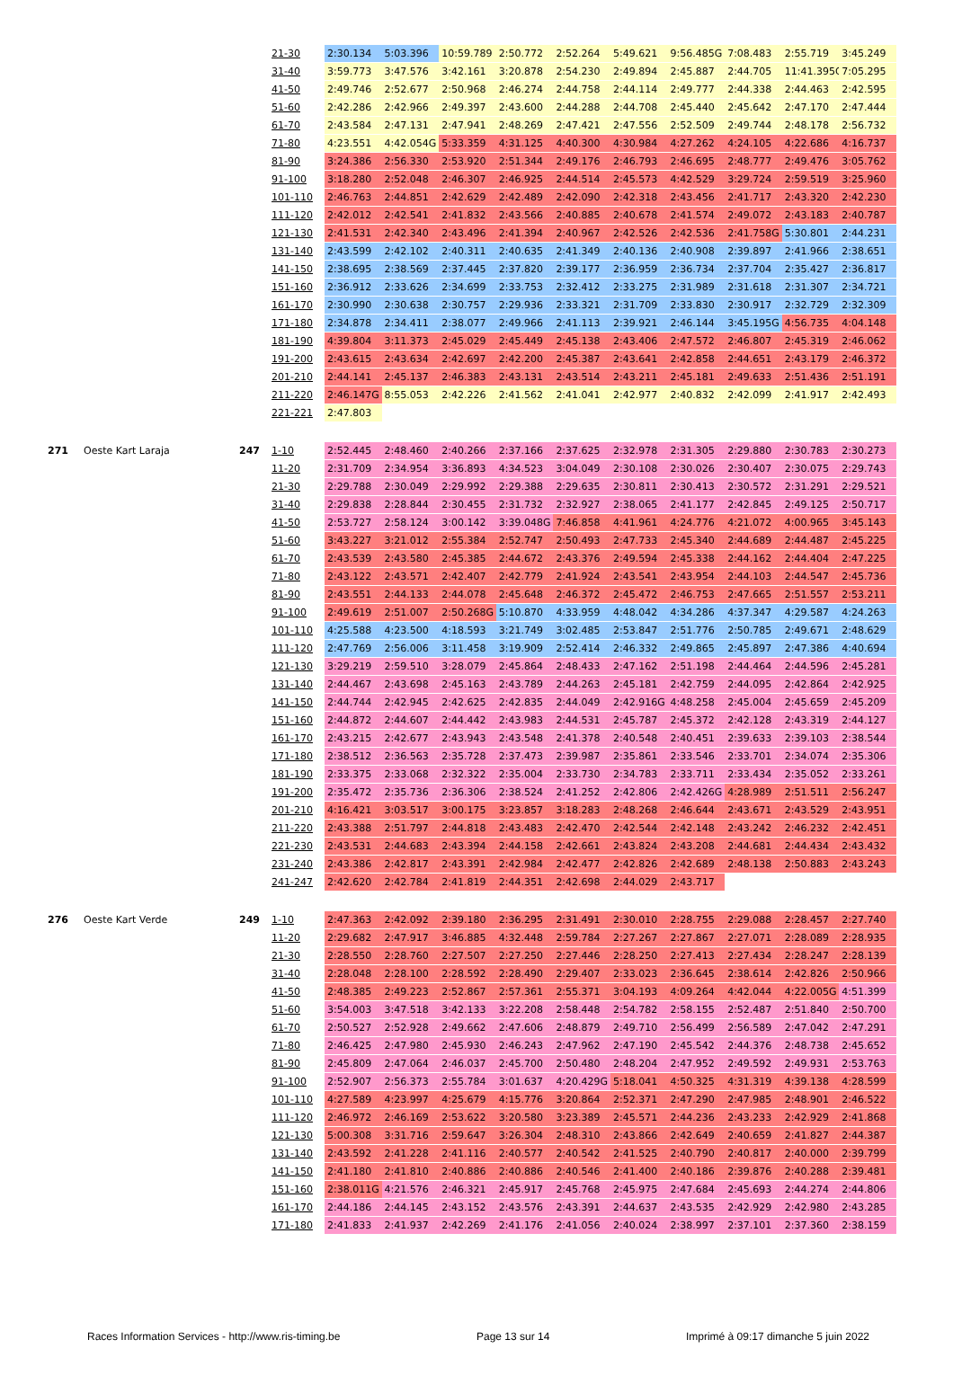| | | | 21-30 | 2:30.134 | 5:03.396 | 10:59.789 | 2:50.772 | 2:52.264 | 5:49.621 | 9:56.485G | 7:08.483 | 2:55.719 | 3:45.249 |
| | | | 31-40 | 3:59.773 | 3:47.576 | 3:42.161 | 3:20.878 | 2:54.230 | 2:49.894 | 2:45.887 | 2:44.705 | 11:41.395G | 7:05.295 |
| | | | 41-50 | 2:49.746 | 2:52.677 | 2:50.968 | 2:46.274 | 2:44.758 | 2:44.114 | 2:49.777 | 2:44.338 | 2:44.463 | 2:42.595 |
| | | | 51-60 | 2:42.286 | 2:42.966 | 2:49.397 | 2:43.600 | 2:44.288 | 2:44.708 | 2:45.440 | 2:45.642 | 2:47.170 | 2:47.444 |
| | | | 61-70 | 2:43.584 | 2:47.131 | 2:47.941 | 2:48.269 | 2:47.421 | 2:47.556 | 2:52.509 | 2:49.744 | 2:48.178 | 2:56.732 |
| | | | 71-80 | 4:23.551 | 4:42.054G | 5:33.359 | 4:31.125 | 4:40.300 | 4:30.984 | 4:27.262 | 4:24.105 | 4:22.686 | 4:16.737 |
| | | | 81-90 | 3:24.386 | 2:56.330 | 2:53.920 | 2:51.344 | 2:49.176 | 2:46.793 | 2:46.695 | 2:48.777 | 2:49.476 | 3:05.762 |
| | | | 91-100 | 3:18.280 | 2:52.048 | 2:46.307 | 2:46.925 | 2:44.514 | 2:45.573 | 4:42.529 | 3:29.724 | 2:59.519 | 3:25.960 |
| | | | 101-110 | 2:46.763 | 2:44.851 | 2:42.629 | 2:42.489 | 2:42.090 | 2:42.318 | 2:43.456 | 2:41.717 | 2:43.320 | 2:42.230 |
| | | | 111-120 | 2:42.012 | 2:42.541 | 2:41.832 | 2:43.566 | 2:40.885 | 2:40.678 | 2:41.574 | 2:49.072 | 2:43.183 | 2:40.787 |
| | | | 121-130 | 2:41.531 | 2:42.340 | 2:43.496 | 2:41.394 | 2:40.967 | 2:42.526 | 2:42.536 | 2:41.758G | 5:30.801 | 2:44.231 |
| | | | 131-140 | 2:43.599 | 2:42.102 | 2:40.311 | 2:40.635 | 2:41.349 | 2:40.136 | 2:40.908 | 2:39.897 | 2:41.966 | 2:38.651 |
| | | | 141-150 | 2:38.695 | 2:38.569 | 2:37.445 | 2:37.820 | 2:39.177 | 2:36.959 | 2:36.734 | 2:37.704 | 2:35.427 | 2:36.817 |
| | | | 151-160 | 2:36.912 | 2:33.626 | 2:34.699 | 2:33.753 | 2:32.412 | 2:33.275 | 2:31.989 | 2:31.618 | 2:31.307 | 2:34.721 |
| | | | 161-170 | 2:30.990 | 2:30.638 | 2:30.757 | 2:29.936 | 2:33.321 | 2:31.709 | 2:33.830 | 2:30.917 | 2:32.729 | 2:32.309 |
| | | | 171-180 | 2:34.878 | 2:34.411 | 2:38.077 | 2:49.966 | 2:41.113 | 2:39.921 | 2:46.144 | 3:45.195G | 4:56.735 | 4:04.148 |
| | | | 181-190 | 4:39.804 | 3:11.373 | 2:45.029 | 2:45.449 | 2:45.138 | 2:43.406 | 2:47.572 | 2:46.807 | 2:45.319 | 2:46.062 |
| | | | 191-200 | 2:43.615 | 2:43.634 | 2:42.697 | 2:42.200 | 2:45.387 | 2:43.641 | 2:42.858 | 2:44.651 | 2:43.179 | 2:46.372 |
| | | | 201-210 | 2:44.141 | 2:45.137 | 2:46.383 | 2:43.131 | 2:43.514 | 2:43.211 | 2:45.181 | 2:49.633 | 2:51.436 | 2:51.191 |
| | | | 211-220 | 2:46.147G | 8:55.053 | 2:42.226 | 2:41.562 | 2:41.041 | 2:42.977 | 2:40.832 | 2:42.099 | 2:41.917 | 2:42.493 |
| | | | 221-221 | 2:47.803 | | | | | | | | | |
| 271 | Oeste Kart Laraja | 247 | 1-10 | 2:52.445 | 2:48.460 | 2:40.266 | 2:37.166 | 2:37.625 | 2:32.978 | 2:31.305 | 2:29.880 | 2:30.783 | 2:30.273 |
| | | | 11-20 | 2:31.709 | 2:34.954 | 3:36.893 | 4:34.523 | 3:04.049 | 2:30.108 | 2:30.026 | 2:30.407 | 2:30.075 | 2:29.743 |
| | | | 21-30 | 2:29.788 | 2:30.049 | 2:29.992 | 2:29.388 | 2:29.635 | 2:30.811 | 2:30.413 | 2:30.572 | 2:31.291 | 2:29.521 |
| | | | 31-40 | 2:29.838 | 2:28.844 | 2:30.455 | 2:31.732 | 2:32.927 | 2:38.065 | 2:41.177 | 2:42.845 | 2:49.125 | 2:50.717 |
| | | | 41-50 | 2:53.727 | 2:58.124 | 3:00.142 | 3:39.048G | 7:46.858 | 4:41.961 | 4:24.776 | 4:21.072 | 4:00.965 | 3:45.143 |
| | | | 51-60 | 3:43.227 | 3:21.012 | 2:55.384 | 2:52.747 | 2:50.493 | 2:47.733 | 2:45.340 | 2:44.689 | 2:44.487 | 2:45.225 |
| | | | 61-70 | 2:43.539 | 2:43.580 | 2:45.385 | 2:44.672 | 2:43.376 | 2:49.594 | 2:45.338 | 2:44.162 | 2:44.404 | 2:47.225 |
| | | | 71-80 | 2:43.122 | 2:43.571 | 2:42.407 | 2:42.779 | 2:41.924 | 2:43.541 | 2:43.954 | 2:44.103 | 2:44.547 | 2:45.736 |
| | | | 81-90 | 2:43.551 | 2:44.133 | 2:44.078 | 2:45.648 | 2:46.372 | 2:45.472 | 2:46.753 | 2:47.665 | 2:51.557 | 2:53.211 |
| | | | 91-100 | 2:49.619 | 2:51.007 | 2:50.268G | 5:10.870 | 4:33.959 | 4:48.042 | 4:34.286 | 4:37.347 | 4:29.587 | 4:24.263 |
| | | | 101-110 | 4:25.588 | 4:23.500 | 4:18.593 | 3:21.749 | 3:02.485 | 2:53.847 | 2:51.776 | 2:50.785 | 2:49.671 | 2:48.629 |
| | | | 111-120 | 2:47.769 | 2:56.006 | 3:11.458 | 3:19.909 | 2:52.414 | 2:46.332 | 2:49.865 | 2:45.897 | 2:47.386 | 4:40.694 |
| | | | 121-130 | 3:29.219 | 2:59.510 | 3:28.079 | 2:45.864 | 2:48.433 | 2:47.162 | 2:51.198 | 2:44.464 | 2:44.596 | 2:45.281 |
| | | | 131-140 | 2:44.467 | 2:43.698 | 2:45.163 | 2:43.789 | 2:44.263 | 2:45.181 | 2:42.759 | 2:44.095 | 2:42.864 | 2:42.925 |
| | | | 141-150 | 2:44.744 | 2:42.945 | 2:42.625 | 2:42.835 | 2:44.049 | 2:42.916G | 4:48.258 | 2:45.004 | 2:45.659 | 2:45.209 |
| | | | 151-160 | 2:44.872 | 2:44.607 | 2:44.442 | 2:43.983 | 2:44.531 | 2:45.787 | 2:45.372 | 2:42.128 | 2:43.319 | 2:44.127 |
| | | | 161-170 | 2:43.215 | 2:42.677 | 2:43.943 | 2:43.548 | 2:41.378 | 2:40.548 | 2:40.451 | 2:39.633 | 2:39.103 | 2:38.544 |
| | | | 171-180 | 2:38.512 | 2:36.563 | 2:35.728 | 2:37.473 | 2:39.987 | 2:35.861 | 2:33.546 | 2:33.701 | 2:34.074 | 2:35.306 |
| | | | 181-190 | 2:33.375 | 2:33.068 | 2:32.322 | 2:35.004 | 2:33.730 | 2:34.783 | 2:33.711 | 2:33.434 | 2:35.052 | 2:33.261 |
| | | | 191-200 | 2:35.472 | 2:35.736 | 2:36.306 | 2:38.524 | 2:41.252 | 2:42.806 | 2:42.426G | 4:28.989 | 2:51.511 | 2:56.247 |
| | | | 201-210 | 4:16.421 | 3:03.517 | 3:00.175 | 3:23.857 | 3:18.283 | 2:48.268 | 2:46.644 | 2:43.671 | 2:43.529 | 2:43.951 |
| | | | 211-220 | 2:43.388 | 2:51.797 | 2:44.818 | 2:43.483 | 2:42.470 | 2:42.544 | 2:42.148 | 2:43.242 | 2:46.232 | 2:42.451 |
| | | | 221-230 | 2:43.531 | 2:44.683 | 2:43.394 | 2:44.158 | 2:42.661 | 2:43.824 | 2:43.208 | 2:44.681 | 2:44.434 | 2:43.432 |
| | | | 231-240 | 2:43.386 | 2:42.817 | 2:43.391 | 2:42.984 | 2:42.477 | 2:42.826 | 2:42.689 | 2:48.138 | 2:50.883 | 2:43.243 |
| | | | 241-247 | 2:42.620 | 2:42.784 | 2:41.819 | 2:44.351 | 2:42.698 | 2:44.029 | 2:43.717 | | | |
| 276 | Oeste Kart Verde | 249 | 1-10 | 2:47.363 | 2:42.092 | 2:39.180 | 2:36.295 | 2:31.491 | 2:30.010 | 2:28.755 | 2:29.088 | 2:28.457 | 2:27.740 |
| | | | 11-20 | 2:29.682 | 2:47.917 | 3:46.885 | 4:32.448 | 2:59.784 | 2:27.267 | 2:27.867 | 2:27.071 | 2:28.089 | 2:28.935 |
| | | | 21-30 | 2:28.550 | 2:28.760 | 2:27.507 | 2:27.250 | 2:27.446 | 2:28.250 | 2:27.413 | 2:27.434 | 2:28.247 | 2:28.139 |
| | | | 31-40 | 2:28.048 | 2:28.100 | 2:28.592 | 2:28.490 | 2:29.407 | 2:33.023 | 2:36.645 | 2:38.614 | 2:42.826 | 2:50.966 |
| | | | 41-50 | 2:48.385 | 2:49.223 | 2:52.867 | 2:57.361 | 2:55.371 | 3:04.193 | 4:09.264 | 4:42.044 | 4:22.005G | 4:51.399 |
| | | | 51-60 | 3:54.003 | 3:47.518 | 3:42.133 | 3:22.208 | 2:58.448 | 2:54.782 | 2:58.155 | 2:52.487 | 2:51.840 | 2:50.700 |
| | | | 61-70 | 2:50.527 | 2:52.928 | 2:49.662 | 2:47.606 | 2:48.879 | 2:49.710 | 2:56.499 | 2:56.589 | 2:47.042 | 2:47.291 |
| | | | 71-80 | 2:46.425 | 2:47.980 | 2:45.930 | 2:46.243 | 2:47.962 | 2:47.190 | 2:45.542 | 2:44.376 | 2:48.738 | 2:45.652 |
| | | | 81-90 | 2:45.809 | 2:47.064 | 2:46.037 | 2:45.700 | 2:50.480 | 2:48.204 | 2:47.952 | 2:49.592 | 2:49.931 | 2:53.763 |
| | | | 91-100 | 2:52.907 | 2:56.373 | 2:55.784 | 3:01.637 | 4:20.429G | 5:18.041 | 4:50.325 | 4:31.319 | 4:39.138 | 4:28.599 |
| | | | 101-110 | 4:27.589 | 4:23.997 | 4:25.679 | 4:15.776 | 3:20.864 | 2:52.371 | 2:47.290 | 2:47.985 | 2:48.901 | 2:46.522 |
| | | | 111-120 | 2:46.972 | 2:46.169 | 2:53.622 | 3:20.580 | 3:23.389 | 2:45.571 | 2:44.236 | 2:43.233 | 2:42.929 | 2:41.868 |
| | | | 121-130 | 5:00.308 | 3:31.716 | 2:59.647 | 3:26.304 | 2:48.310 | 2:43.866 | 2:42.649 | 2:40.659 | 2:41.827 | 2:44.387 |
| | | | 131-140 | 2:43.592 | 2:41.228 | 2:41.116 | 2:40.577 | 2:40.542 | 2:41.525 | 2:40.790 | 2:40.817 | 2:40.000 | 2:39.799 |
| | | | 141-150 | 2:41.180 | 2:41.810 | 2:40.886 | 2:40.886 | 2:40.546 | 2:41.400 | 2:40.186 | 2:39.876 | 2:40.288 | 2:39.481 |
| | | | 151-160 | 2:38.011G | 4:21.576 | 2:46.321 | 2:45.917 | 2:45.768 | 2:45.975 | 2:47.684 | 2:45.693 | 2:44.274 | 2:44.806 |
| | | | 161-170 | 2:44.186 | 2:44.145 | 2:43.152 | 2:43.576 | 2:43.391 | 2:44.637 | 2:43.535 | 2:42.929 | 2:42.980 | 2:43.285 |
| | | | 171-180 | 2:41.833 | 2:41.937 | 2:42.269 | 2:41.176 | 2:41.056 | 2:40.024 | 2:38.997 | 2:37.101 | 2:37.360 | 2:38.159 |
Races Information Services - http://www.ris-timing.be Page 13 sur 14 Imprimé à 09:17 dimanche 5 juin 2022